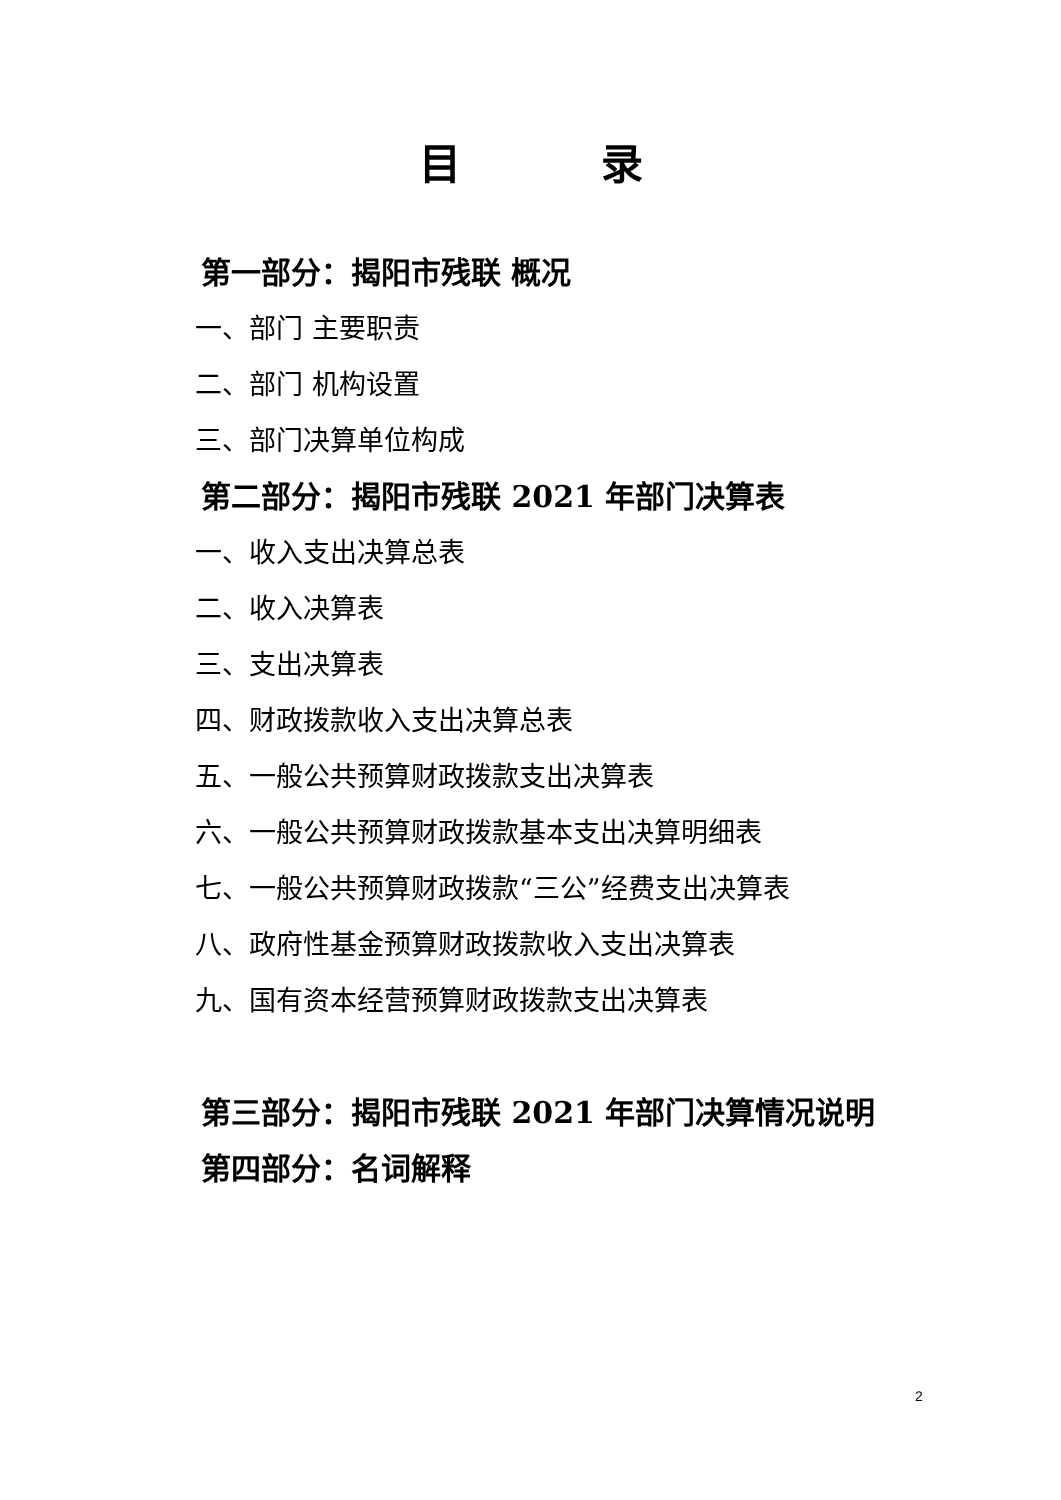目录
第一部分：揭阳市残联 概况
一、部门 主要职责
二、部门 机构设置
三、部门决算单位构成
第二部分：揭阳市残联 2021 年部门决算表
一、收入支出决算总表
二、收入决算表
三、支出决算表
四、财政拨款收入支出决算总表
五、一般公共预算财政拨款支出决算表
六、一般公共预算财政拨款基本支出决算明细表
七、一般公共预算财政拨款“三公”经费支出决算表
八、政府性基金预算财政拨款收入支出决算表
九、国有资本经营预算财政拨款支出决算表
第三部分：揭阳市残联 2021 年部门决算情况说明
第四部分：名词解释
2